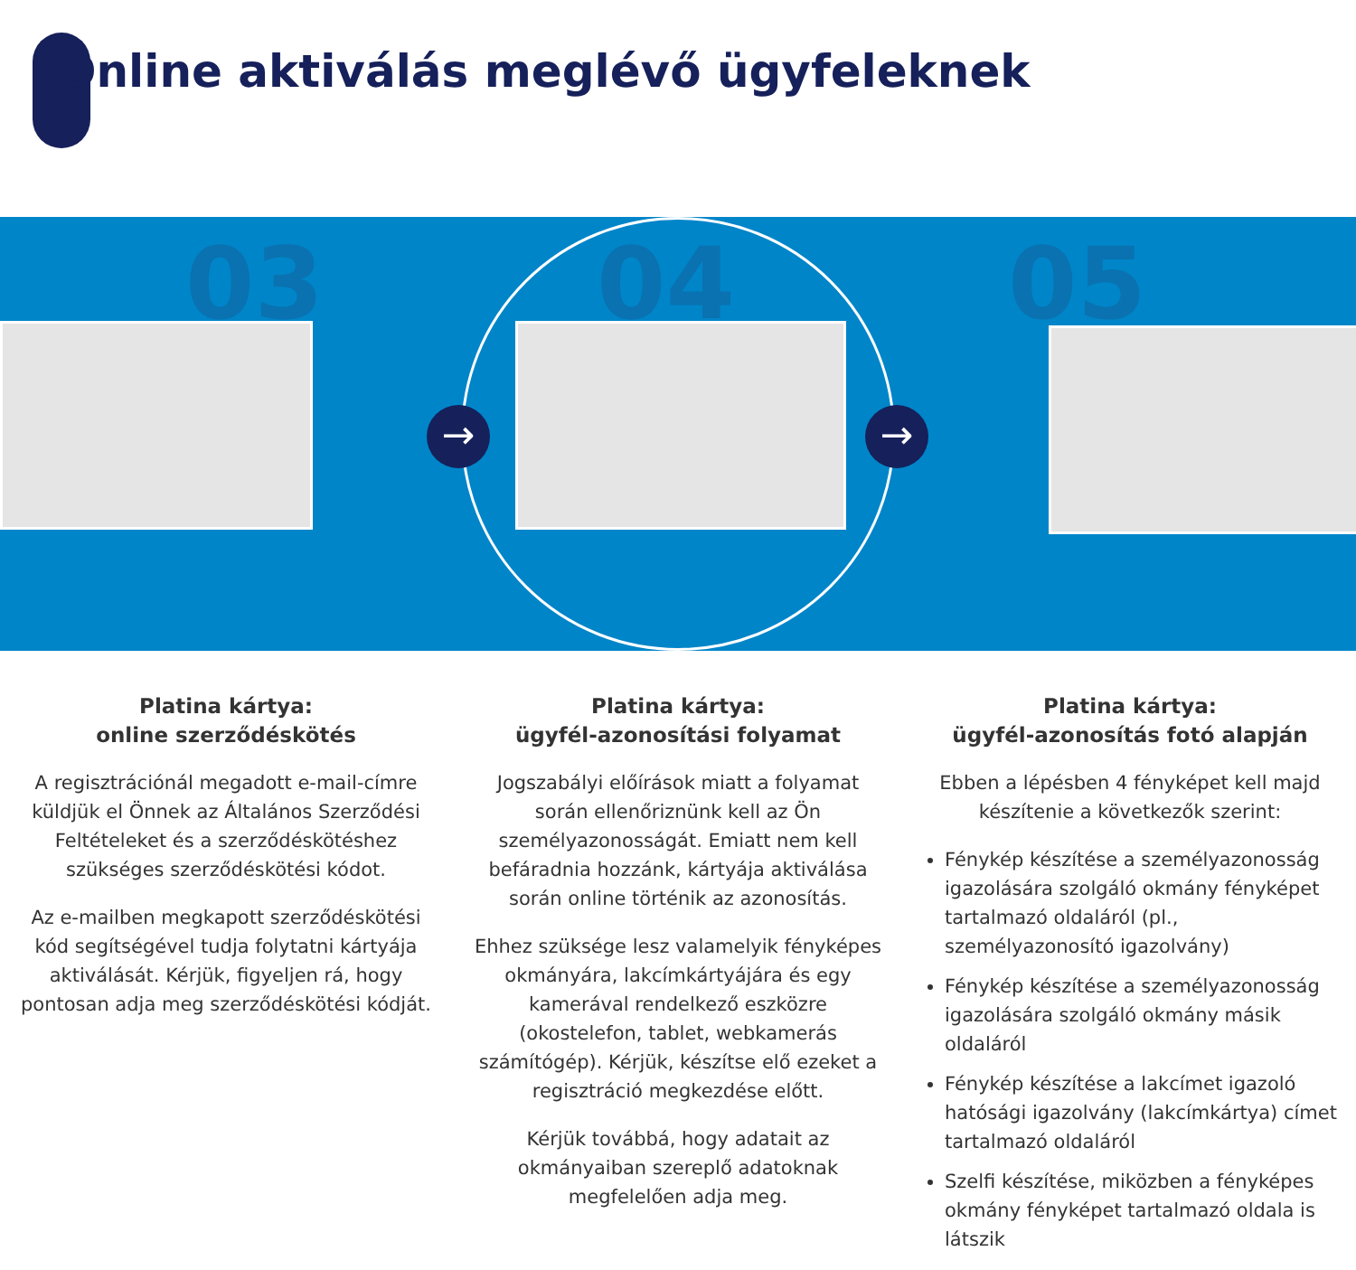Online aktiválás meglévő ügyfeleknek
03 04 05
→ →
Platina kártya:
online szerződéskötés
A regisztrációnál megadott e-mail-címre küldjük el Önnek az Általános Szerződési Feltételeket és a szerződéskötéshez szükséges szerződéskötési kódot.
Az e-mailben megkapott szerződéskötési kód segítségével tudja folytatni kártyája aktiválását. Kérjük, figyeljen rá, hogy pontosan adja meg szerződéskötési kódját.
Platina kártya:
ügyfél-azonosítási folyamat
Jogszabályi előírások miatt a folyamat során ellenőriznünk kell az Ön személyazonosságát. Emiatt nem kell befáradnia hozzánk, kártyája aktiválása során online történik az azonosítás.
Ehhez szüksége lesz valamelyik fényképes okmányára, lakcímkártyájára és egy kamerával rendelkező eszközre (okostelefon, tablet, webkamerás számítógép). Kérjük, készítse elő ezeket a regisztráció megkezdése előtt.
Kérjük továbbá, hogy adatait az okmányaiban szereplő adatoknak megfelelően adja meg.
Platina kártya:
ügyfél-azonosítás fotó alapján
Ebben a lépésben 4 fényképet kell majd készítenie a következők szerint:
Fénykép készítése a személyazonosság igazolására szolgáló okmány fényképet tartalmazó oldaláról (pl., személyazonosító igazolvány)
Fénykép készítése a személyazonosság igazolására szolgáló okmány másik oldaláról
Fénykép készítése a lakcímet igazoló hatósági igazolvány (lakcímkártya) címet tartalmazó oldaláról
Szelfi készítése, miközben a fényképes okmány fényképet tartalmazó oldala is látszik